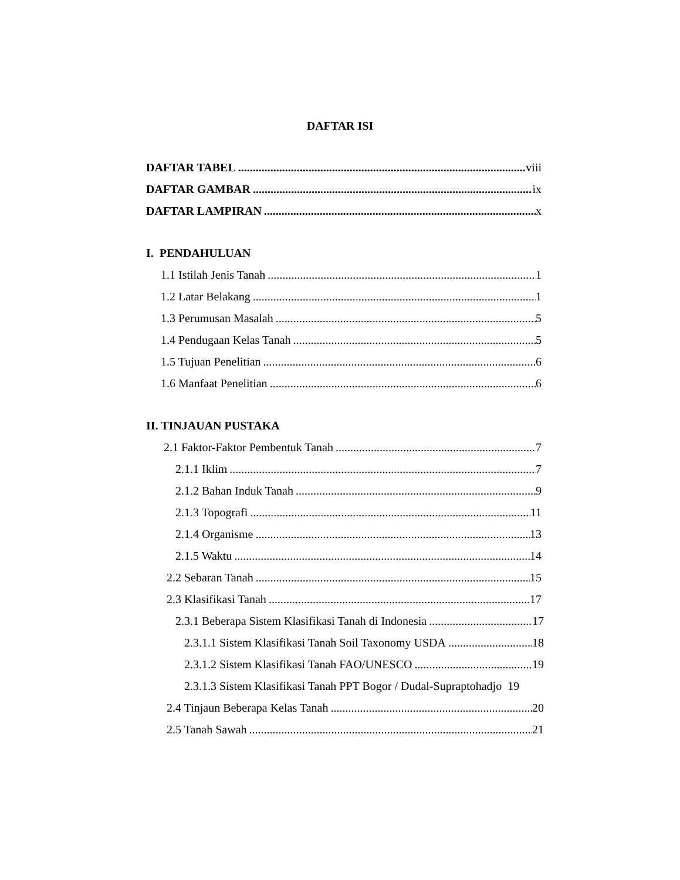DAFTAR ISI
DAFTAR TABEL viii
DAFTAR GAMBAR ix
DAFTAR LAMPIRAN x
I. PENDAHULUAN
1.1 Istilah Jenis Tanah 1
1.2 Latar Belakang 1
1.3 Perumusan Masalah 5
1.4 Pendugaan Kelas Tanah 5
1.5 Tujuan Penelitian 6
1.6 Manfaat Penelitian 6
II. TINJAUAN PUSTAKA
2.1 Faktor-Faktor Pembentuk Tanah 7
2.1.1 Iklim 7
2.1.2 Bahan Induk Tanah 9
2.1.3 Topografi 11
2.1.4 Organisme 13
2.1.5 Waktu 14
2.2 Sebaran Tanah 15
2.3 Klasifikasi Tanah 17
2.3.1 Beberapa Sistem Klasifikasi Tanah di Indonesia 17
2.3.1.1 Sistem Klasifikasi Tanah Soil Taxonomy USDA 18
2.3.1.2 Sistem Klasifikasi Tanah FAO/UNESCO 19
2.3.1.3 Sistem Klasifikasi Tanah PPT Bogor / Dudal-Supraptohadjo 19
2.4 Tinjaun Beberapa Kelas Tanah 20
2.5 Tanah Sawah 21